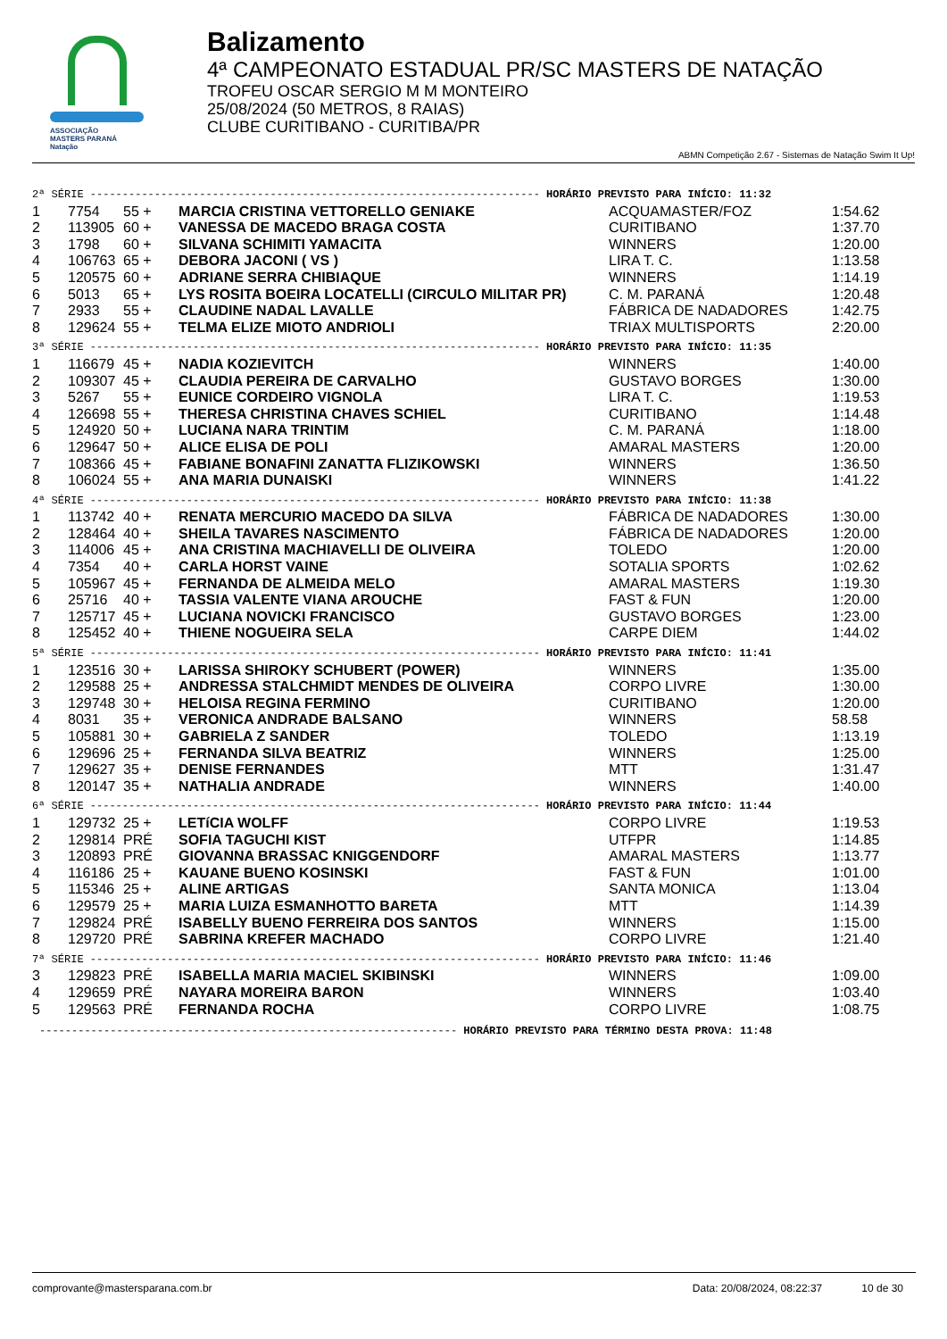ASSOCIAÇÃO
MASTERS PARANÁ
Natação
Balizamento
4ª CAMPEONATO ESTADUAL PR/SC MASTERS DE NATAÇÃO
TROFEU OSCAR SERGIO M M MONTEIRO
25/08/2024 (50 METROS, 8 RAIAS)
CLUBE CURITIBANO - CURITIBA/PR
ABMN Competição 2.67 - Sistemas de Natação Swim It Up!
| 2ª SÉRIE ---------------------------------------------------------------------- HORÁRIO PREVISTO PARA INÍCIO: 11:32 | | | | | |
| 1 | 7754 | 55 + | MARCIA CRISTINA VETTORELLO GENIAKE | ACQUAMASTER/FOZ | 1:54.62 |
| 2 | 113905 | 60 + | VANESSA DE MACEDO BRAGA COSTA | CURITIBANO | 1:37.70 |
| 3 | 1798 | 60 + | SILVANA SCHIMITI YAMACITA | WINNERS | 1:20.00 |
| 4 | 106763 | 65 + | DEBORA JACONI ( VS ) | LIRA T. C. | 1:13.58 |
| 5 | 120575 | 60 + | ADRIANE SERRA CHIBIAQUE | WINNERS | 1:14.19 |
| 6 | 5013 | 65 + | LYS ROSITA BOEIRA LOCATELLI (CIRCULO MILITAR PR) | C. M. PARANÁ | 1:20.48 |
| 7 | 2933 | 55 + | CLAUDINE NADAL LAVALLE | FÁBRICA DE NADADORES | 1:42.75 |
| 8 | 129624 | 55 + | TELMA ELIZE MIOTO ANDRIOLI | TRIAX MULTISPORTS | 2:20.00 |
| 3ª SÉRIE ---------------------------------------------------------------------- HORÁRIO PREVISTO PARA INÍCIO: 11:35 | | | | | |
| 1 | 116679 | 45 + | NADIA KOZIEVITCH | WINNERS | 1:40.00 |
| 2 | 109307 | 45 + | CLAUDIA PEREIRA DE CARVALHO | GUSTAVO BORGES | 1:30.00 |
| 3 | 5267 | 55 + | EUNICE CORDEIRO VIGNOLA | LIRA T. C. | 1:19.53 |
| 4 | 126698 | 55 + | THERESA CHRISTINA CHAVES SCHIEL | CURITIBANO | 1:14.48 |
| 5 | 124920 | 50 + | LUCIANA NARA TRINTIM | C. M. PARANÁ | 1:18.00 |
| 6 | 129647 | 50 + | ALICE ELISA DE POLI | AMARAL MASTERS | 1:20.00 |
| 7 | 108366 | 45 + | FABIANE BONAFINI ZANATTA FLIZIKOWSKI | WINNERS | 1:36.50 |
| 8 | 106024 | 55 + | ANA MARIA DUNAISKI | WINNERS | 1:41.22 |
| 4ª SÉRIE ---------------------------------------------------------------------- HORÁRIO PREVISTO PARA INÍCIO: 11:38 | | | | | |
| 1 | 113742 | 40 + | RENATA MERCURIO MACEDO DA SILVA | FÁBRICA DE NADADORES | 1:30.00 |
| 2 | 128464 | 40 + | SHEILA TAVARES NASCIMENTO | FÁBRICA DE NADADORES | 1:20.00 |
| 3 | 114006 | 45 + | ANA CRISTINA MACHIAVELLI DE OLIVEIRA | TOLEDO | 1:20.00 |
| 4 | 7354 | 40 + | CARLA HORST VAINE | SOTALIA SPORTS | 1:02.62 |
| 5 | 105967 | 45 + | FERNANDA DE ALMEIDA MELO | AMARAL MASTERS | 1:19.30 |
| 6 | 25716 | 40 + | TASSIA VALENTE VIANA AROUCHE | FAST & FUN | 1:20.00 |
| 7 | 125717 | 45 + | LUCIANA NOVICKI FRANCISCO | GUSTAVO BORGES | 1:23.00 |
| 8 | 125452 | 40 + | THIENE NOGUEIRA SELA | CARPE DIEM | 1:44.02 |
| 5ª SÉRIE ---------------------------------------------------------------------- HORÁRIO PREVISTO PARA INÍCIO: 11:41 | | | | | |
| 1 | 123516 | 30 + | LARISSA SHIROKY SCHUBERT (POWER) | WINNERS | 1:35.00 |
| 2 | 129588 | 25 + | ANDRESSA STALCHMIDT MENDES DE OLIVEIRA | CORPO LIVRE | 1:30.00 |
| 3 | 129748 | 30 + | HELOISA REGINA FERMINO | CURITIBANO | 1:20.00 |
| 4 | 8031 | 35 + | VERONICA ANDRADE BALSANO | WINNERS | 58.58 |
| 5 | 105881 | 30 + | GABRIELA Z SANDER | TOLEDO | 1:13.19 |
| 6 | 129696 | 25 + | FERNANDA SILVA BEATRIZ | WINNERS | 1:25.00 |
| 7 | 129627 | 35 + | DENISE FERNANDES | MTT | 1:31.47 |
| 8 | 120147 | 35 + | NATHALIA ANDRADE | WINNERS | 1:40.00 |
| 6ª SÉRIE ---------------------------------------------------------------------- HORÁRIO PREVISTO PARA INÍCIO: 11:44 | | | | | |
| 1 | 129732 | 25 + | LETíCIA WOLFF | CORPO LIVRE | 1:19.53 |
| 2 | 129814 | PRÉ | SOFIA TAGUCHI KIST | UTFPR | 1:14.85 |
| 3 | 120893 | PRÉ | GIOVANNA BRASSAC KNIGGENDORF | AMARAL MASTERS | 1:13.77 |
| 4 | 116186 | 25 + | KAUANE BUENO KOSINSKI | FAST & FUN | 1:01.00 |
| 5 | 115346 | 25 + | ALINE ARTIGAS | SANTA MONICA | 1:13.04 |
| 6 | 129579 | 25 + | MARIA LUIZA ESMANHOTTO BARETA | MTT | 1:14.39 |
| 7 | 129824 | PRÉ | ISABELLY BUENO FERREIRA DOS SANTOS | WINNERS | 1:15.00 |
| 8 | 129720 | PRÉ | SABRINA KREFER MACHADO | CORPO LIVRE | 1:21.40 |
| 7ª SÉRIE ---------------------------------------------------------------------- HORÁRIO PREVISTO PARA INÍCIO: 11:46 | | | | | |
| 3 | 129823 | PRÉ | ISABELLA MARIA MACIEL SKIBINSKI | WINNERS | 1:09.00 |
| 4 | 129659 | PRÉ | NAYARA MOREIRA BARON | WINNERS | 1:03.40 |
| 5 | 129563 | PRÉ | FERNANDA ROCHA | CORPO LIVRE | 1:08.75 |
----------------------------------------------------------------- HORÁRIO PREVISTO PARA TÉRMINO DESTA PROVA: 11:48
comprovante@mastersparana.com.br Data: 20/08/2024, 08:22:37 10 de 30